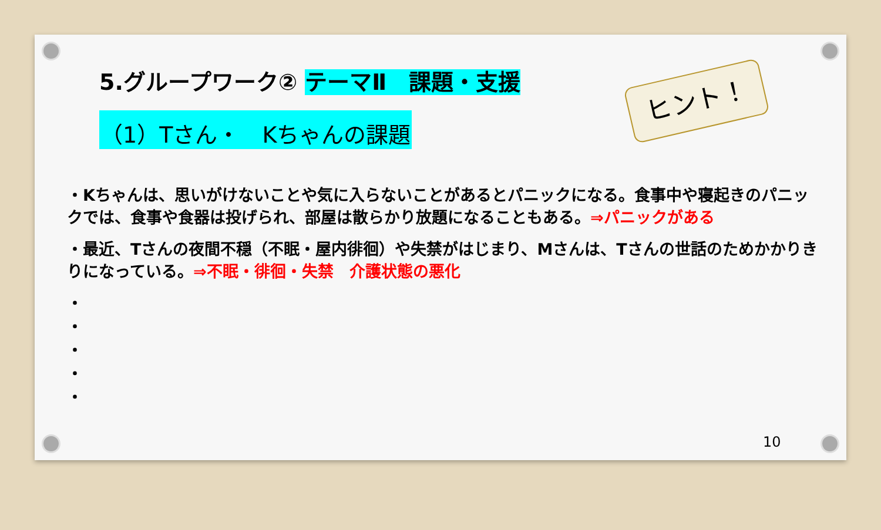5.グループワーク② テーマⅡ　課題・支援
（1）Tさん・　Kちゃんの課題
ヒント！
・Kちゃんは、思いがけないことや気に入らないことがあるとパニックになる。食事中や寝起きのパニックでは、食事や食器は投げられ、部屋は散らかり放題になることもある。⇒パニックがある
・最近、Tさんの夜間不穏（不眠・屋内徘徊）や失禁がはじまり、Mさんは、Tさんの世話のためかかりきりになっている。⇒不眠・徘徊・失禁　介護状態の悪化
・
・
・
・
・
10